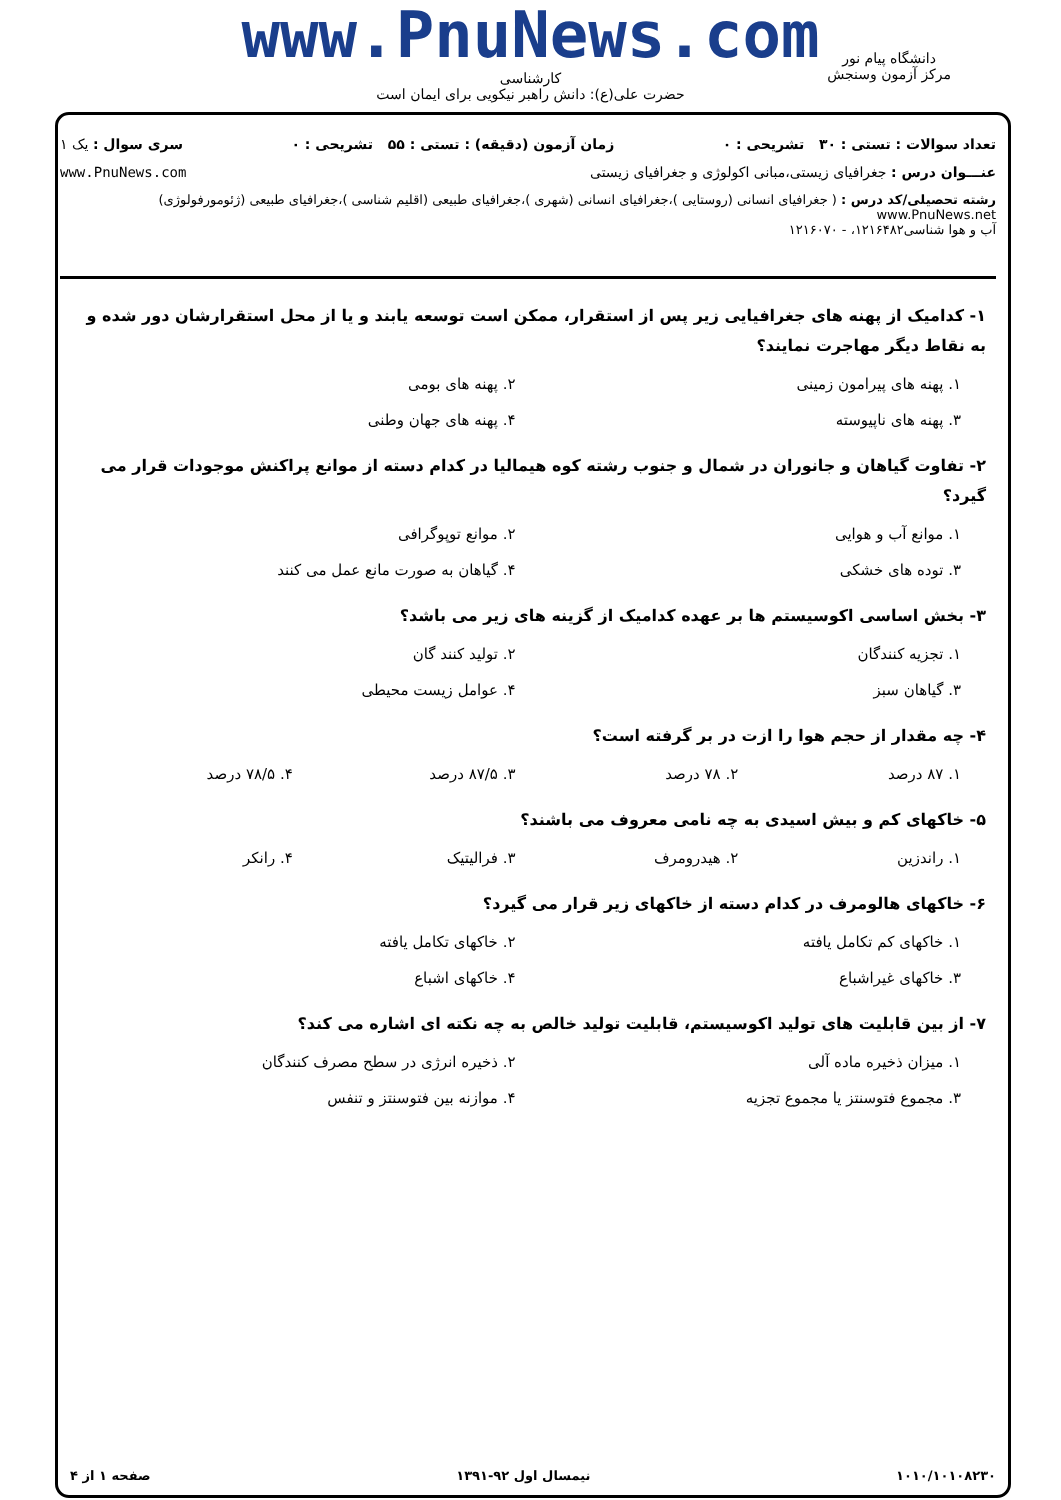www.PnuNews.com
کارشناسی
حضرت علی(ع): دانش راهبر نیکویی برای ایمان است
دانشگاه پیام نور
مرکز آزمون وسنجش
تعداد سوالات : تستی : ۳۰ تشریحی : ۰ زمان آزمون (دقیقه) : تستی : ۵۵ تشریحی : ۰ سری سوال : یک ۱
عنـــوان درس : جغرافیای زیستی،مبانی اکولوژی و جغرافیای زیستی www.PnuNews.com
رشته تحصیلی/کد درس : ( جغرافیای انسانی (روستایی )،جغرافیای انسانی (شهری )،جغرافیای طبیعی (اقلیم شناسی )،جغرافیای طبیعی (ژئومورفولوژی) www.PnuNews.net
آب و هوا شناسی۱۲۱۶۴۸۲، - ۱۲۱۶۰۷۰
۱- کدامیک از پهنه های جغرافیایی زیر پس از استقرار، ممکن است توسعه یابند و یا از محل استقرارشان دور شده و به نقاط دیگر مهاجرت نمایند؟
۱. پهنه های پیرامون زمینی ۲. پهنه های بومی ۳. پهنه های ناپیوسته ۴. پهنه های جهان وطنی
۲- تفاوت گیاهان و جانوران در شمال و جنوب رشته کوه هیمالیا در کدام دسته از موانع پراکنش موجودات قرار می گیرد؟
۱. موانع آب و هوایی ۲. موانع توپوگرافی ۳. توده های خشکی ۴. گیاهان به صورت مانع عمل می کنند
۳- بخش اساسی اکوسیستم ها بر عهده کدامیک از گزینه های زیر می باشد؟
۱. تجزیه کنندگان ۲. تولید کنند گان ۳. گیاهان سبز ۴. عوامل زیست محیطی
۴- چه مقدار از حجم هوا را ازت در بر گرفته است؟
۱. ۸۷ درصد ۲. ۷۸ درصد ۳. ۸۷/۵ درصد ۴. ۷۸/۵ درصد
۵- خاکهای کم و بیش اسیدی به چه نامی معروف می باشند؟
۱. راندزین ۲. هیدرومرف ۳. فرالیتیک ۴. رانکر
۶- خاکهای هالومرف در کدام دسته از خاکهای زیر قرار می گیرد؟
۱. خاکهای کم تکامل یافته ۲. خاکهای تکامل یافته ۳. خاکهای غیراشباع ۴. خاکهای اشباع
۷- از بین قابلیت های تولید اکوسیستم، قابلیت تولید خالص به چه نکته ای اشاره می کند؟
۱. میزان ذخیره ماده آلی ۲. ذخیره انرژی در سطح مصرف کنندگان ۳. مجموع فتوسنتز یا مجموع تجزیه ۴. موازنه بین فتوسنتز و تنفس
۱۰۱۰/۱۰۱۰۸۲۳۰ نیمسال اول ۹۲-۱۳۹۱ صفحه ۱ از ۴